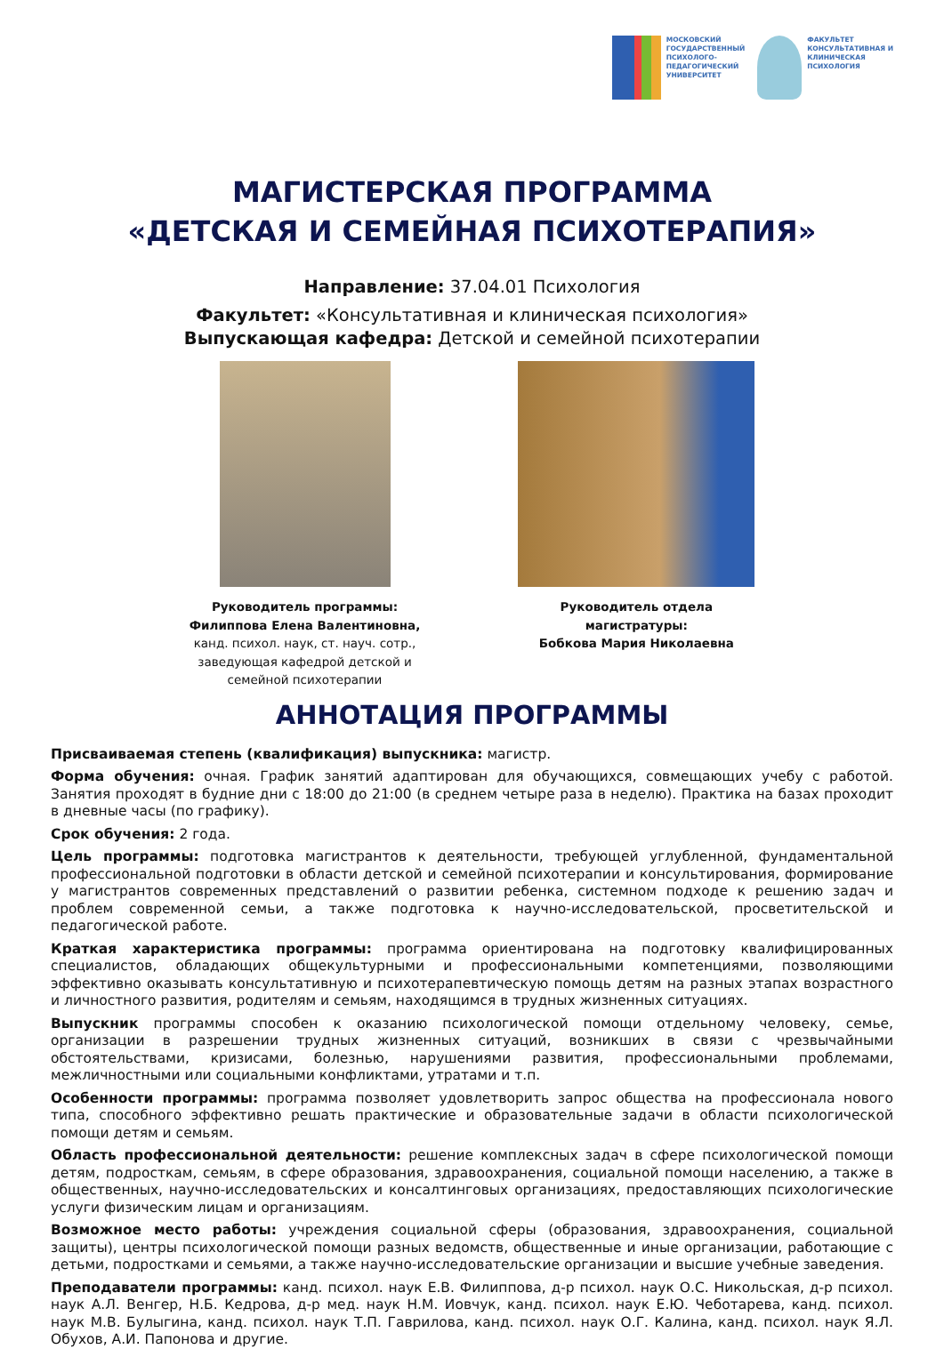МОСКОВСКИЙ
ГОСУДАРСТВЕННЫЙ
ПСИХОЛОГО-
ПЕДАГОГИЧЕСКИЙ
УНИВЕРСИТЕТ
ФАКУЛЬТЕТ
КОНСУЛЬТАТИВНАЯ И
КЛИНИЧЕСКАЯ
ПСИХОЛОГИЯ
МАГИСТЕРСКАЯ ПРОГРАММА
«ДЕТСКАЯ И СЕМЕЙНАЯ ПСИХОТЕРАПИЯ»
Направление: 37.04.01 Психология
Факультет: «Консультативная и клиническая психология»
Выпускающая кафедра: Детской и семейной психотерапии
Руководитель программы:
Филиппова Елена Валентиновна,
канд. психол. наук, ст. науч. сотр.,
заведующая кафедрой детской и
семейной психотерапии
Руководитель отдела
магистратуры:
Бобкова Мария Николаевна
АННОТАЦИЯ ПРОГРАММЫ
Присваиваемая степень (квалификация) выпускника: магистр.
Форма обучения: очная. График занятий адаптирован для обучающихся, совмещающих учебу с работой. Занятия проходят в будние дни с 18:00 до 21:00 (в среднем четыре раза в неделю). Практика на базах проходит в дневные часы (по графику).
Срок обучения: 2 года.
Цель программы: подготовка магистрантов к деятельности, требующей углубленной, фундаментальной профессиональной подготовки в области детской и семейной психотерапии и консультирования, формирование у магистрантов современных представлений о развитии ребенка, системном подходе к решению задач и проблем современной семьи, а также подготовка к научно-исследовательской, просветительской и педагогической работе.
Краткая характеристика программы: программа ориентирована на подготовку квалифицированных специалистов, обладающих общекультурными и профессиональными компетенциями, позволяющими эффективно оказывать консультативную и психотерапевтическую помощь детям на разных этапах возрастного и личностного развития, родителям и семьям, находящимся в трудных жизненных ситуациях.
Выпускник программы способен к оказанию психологической помощи отдельному человеку, семье, организации в разрешении трудных жизненных ситуаций, возникших в связи с чрезвычайными обстоятельствами, кризисами, болезнью, нарушениями развития, профессиональными проблемами, межличностными или социальными конфликтами, утратами и т.п.
Особенности программы: программа позволяет удовлетворить запрос общества на профессионала нового типа, способного эффективно решать практические и образовательные задачи в области психологической помощи детям и семьям.
Область профессиональной деятельности: решение комплексных задач в сфере психологической помощи детям, подросткам, семьям, в сфере образования, здравоохранения, социальной помощи населению, а также в общественных, научно-исследовательских и консалтинговых организациях, предоставляющих психологические услуги физическим лицам и организациям.
Возможное место работы: учреждения социальной сферы (образования, здравоохранения, социальной защиты), центры психологической помощи разных ведомств, общественные и иные организации, работающие с детьми, подростками и семьями, а также научно-исследовательские организации и высшие учебные заведения.
Преподаватели программы: канд. психол. наук Е.В. Филиппова, д-р психол. наук О.С. Никольская, д-р психол. наук А.Л. Венгер, Н.Б. Кедрова, д-р мед. наук Н.М. Иовчук, канд. психол. наук Е.Ю. Чеботарева, канд. психол. наук М.В. Булыгина, канд. психол. наук Т.П. Гаврилова, канд. психол. наук О.Г. Калина, канд. психол. наук Я.Л. Обухов, А.И. Папонова и другие.